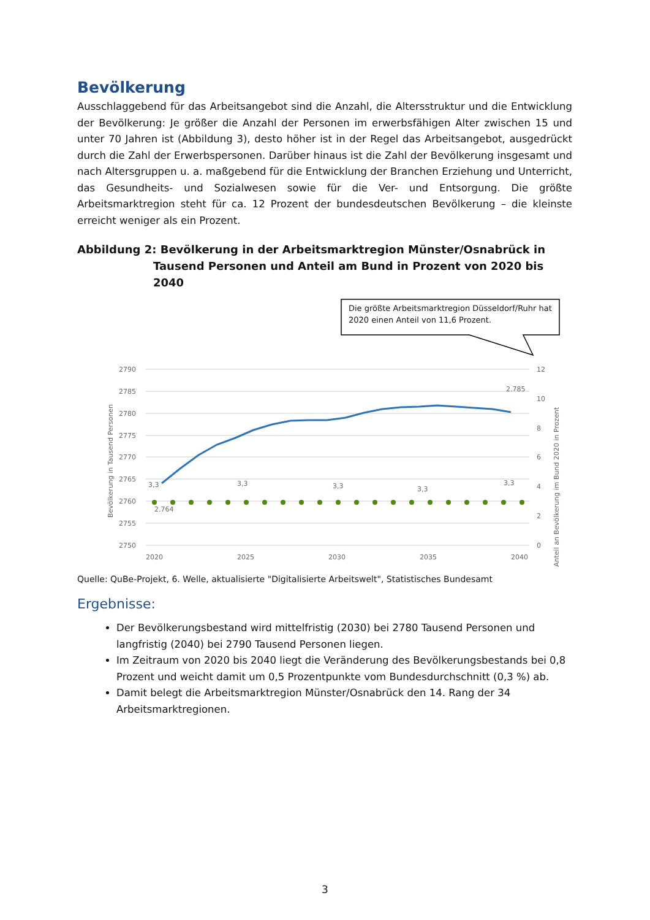Bevölkerung
Ausschlaggebend für das Arbeitsangebot sind die Anzahl, die Altersstruktur und die Entwicklung der Bevölkerung: Je größer die Anzahl der Personen im erwerbsfähigen Alter zwischen 15 und unter 70 Jahren ist (Abbildung 3), desto höher ist in der Regel das Arbeitsangebot, ausgedrückt durch die Zahl der Erwerbspersonen. Darüber hinaus ist die Zahl der Bevölkerung insgesamt und nach Altersgruppen u. a. maßgebend für die Entwicklung der Branchen Erziehung und Unterricht, das Gesundheits- und Sozialwesen sowie für die Ver- und Entsorgung. Die größte Arbeitsmarktregion steht für ca. 12 Prozent der bundesdeutschen Bevölkerung – die kleinste erreicht weniger als ein Prozent.
Abbildung 2: Bevölkerung in der Arbeitsmarktregion Münster/Osnabrück in
Tausend Personen und Anteil am Bund in Prozent von 2020 bis 2040
Die größte Arbeitsmarktregion Düsseldorf/Ruhr hat
2020 einen Anteil von 11,6 Prozent.
2790
2785
2780
2775
2770
2765
2760
2755
2750
12
10
8
6
4
2
0
2020
2025
2030
2035
2040
Bevölkerung in Tausend Personen
Anteil an Bevölkerung im Bund 2020 in Prozent
3,3
3,3
3,3
3,3
3,3
2.764
2.785
Quelle: QuBe-Projekt, 6. Welle, aktualisierte "Digitalisierte Arbeitswelt", Statistisches Bundesamt
Ergebnisse:
Der Bevölkerungsbestand wird mittelfristig (2030) bei 2780 Tausend Personen und langfristig (2040) bei 2790 Tausend Personen liegen.
Im Zeitraum von 2020 bis 2040 liegt die Veränderung des Bevölkerungsbestands bei 0,8 Prozent und weicht damit um 0,5 Prozentpunkte vom Bundesdurchschnitt (0,3 %) ab.
Damit belegt die Arbeitsmarktregion Münster/Osnabrück den 14. Rang der 34 Arbeitsmarktregionen.
3